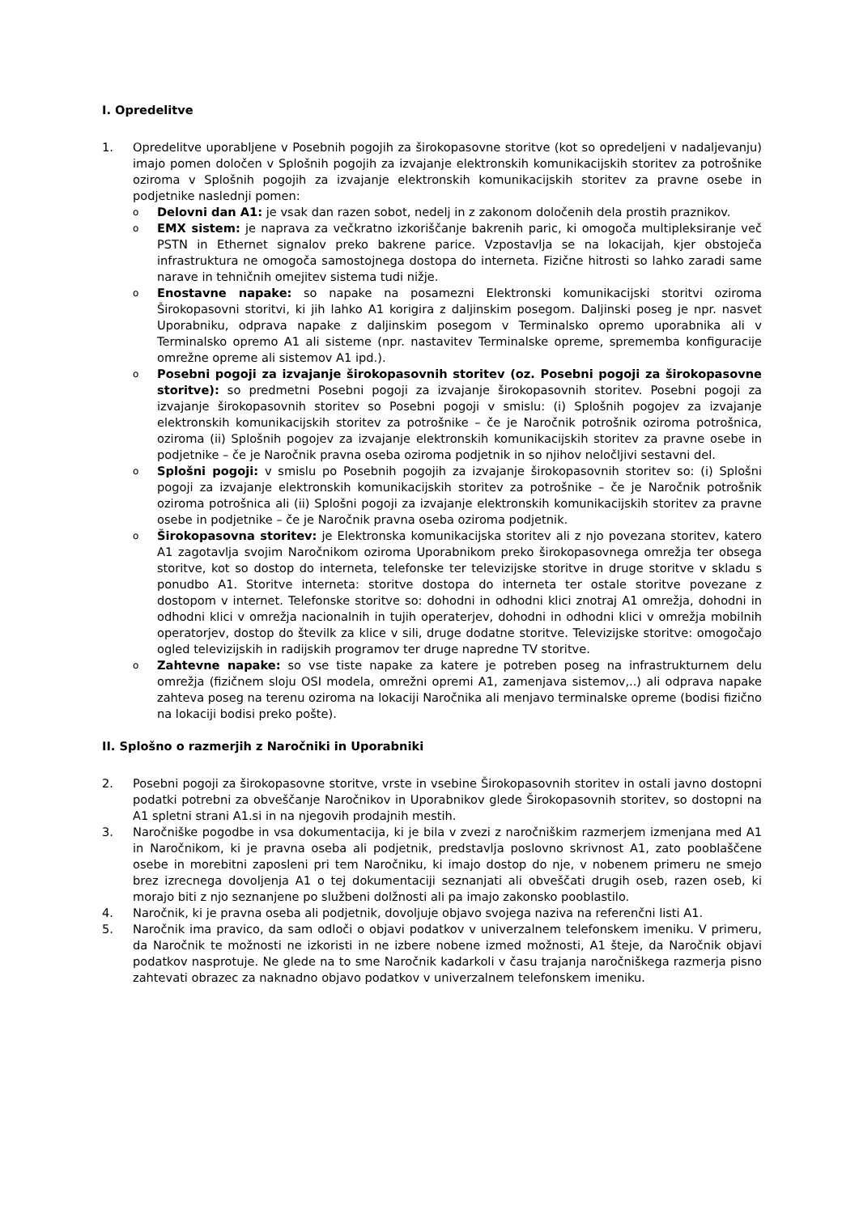I. Opredelitve
1. Opredelitve uporabljene v Posebnih pogojih za širokopasovne storitve (kot so opredeljeni v nadaljevanju) imajo pomen določen v Splošnih pogojih za izvajanje elektronskih komunikacijskih storitev za potrošnike oziroma v Splošnih pogojih za izvajanje elektronskih komunikacijskih storitev za pravne osebe in podjetnike naslednji pomen:
o
Delovni dan A1: je vsak dan razen sobot, nedelj in z zakonom določenih dela prostih praznikov.
o
EMX sistem: je naprava za večkratno izkoriščanje bakrenih paric, ki omogoča multipleksiranje več PSTN in Ethernet signalov preko bakrene parice. Vzpostavlja se na lokacijah, kjer obstoječa infrastruktura ne omogoča samostojnega dostopa do interneta. Fizične hitrosti so lahko zaradi same narave in tehničnih omejitev sistema tudi nižje.
o
Enostavne napake: so napake na posamezni Elektronski komunikacijski storitvi oziroma Širokopasovni storitvi, ki jih lahko A1 korigira z daljinskim posegom. Daljinski poseg je npr. nasvet Uporabniku, odprava napake z daljinskim posegom v Terminalsko opremo uporabnika ali v Terminalsko opremo A1 ali sisteme (npr. nastavitev Terminalske opreme, sprememba konfiguracije omrežne opreme ali sistemov A1 ipd.).
o
Posebni pogoji za izvajanje širokopasovnih storitev (oz. Posebni pogoji za širokopasovne storitve): so predmetni Posebni pogoji za izvajanje širokopasovnih storitev. Posebni pogoji za izvajanje širokopasovnih storitev so Posebni pogoji v smislu: (i) Splošnih pogojev za izvajanje elektronskih komunikacijskih storitev za potrošnike – če je Naročnik potrošnik oziroma potrošnica, oziroma (ii) Splošnih pogojev za izvajanje elektronskih komunikacijskih storitev za pravne osebe in podjetnike – če je Naročnik pravna oseba oziroma podjetnik in so njihov neločljivi sestavni del.
o
Splošni pogoji: v smislu po Posebnih pogojih za izvajanje širokopasovnih storitev so: (i) Splošni pogoji za izvajanje elektronskih komunikacijskih storitev za potrošnike – če je Naročnik potrošnik oziroma potrošnica ali (ii) Splošni pogoji za izvajanje elektronskih komunikacijskih storitev za pravne osebe in podjetnike – če je Naročnik pravna oseba oziroma podjetnik.
o
Širokopasovna storitev: je Elektronska komunikacijska storitev ali z njo povezana storitev, katero A1 zagotavlja svojim Naročnikom oziroma Uporabnikom preko širokopasovnega omrežja ter obsega storitve, kot so dostop do interneta, telefonske ter televizijske storitve in druge storitve v skladu s ponudbo A1. Storitve interneta: storitve dostopa do interneta ter ostale storitve povezane z dostopom v internet. Telefonske storitve so: dohodni in odhodni klici znotraj A1 omrežja, dohodni in odhodni klici v omrežja nacionalnih in tujih operaterjev, dohodni in odhodni klici v omrežja mobilnih operatorjev, dostop do številk za klice v sili, druge dodatne storitve. Televizijske storitve: omogočajo ogled televizijskih in radijskih programov ter druge napredne TV storitve.
o
Zahtevne napake: so vse tiste napake za katere je potreben poseg na infrastrukturnem delu omrežja (fizičnem sloju OSI modela, omrežni opremi A1, zamenjava sistemov,..) ali odprava napake zahteva poseg na terenu oziroma na lokaciji Naročnika ali menjavo terminalske opreme (bodisi fizično na lokaciji bodisi preko pošte).
II. Splošno o razmerjih z Naročniki in Uporabniki
2. Posebni pogoji za širokopasovne storitve, vrste in vsebine Širokopasovnih storitev in ostali javno dostopni podatki potrebni za obveščanje Naročnikov in Uporabnikov glede Širokopasovnih storitev, so dostopni na A1 spletni strani A1.si in na njegovih prodajnih mestih.
3. Naročniške pogodbe in vsa dokumentacija, ki je bila v zvezi z naročniškim razmerjem izmenjana med A1 in Naročnikom, ki je pravna oseba ali podjetnik, predstavlja poslovno skrivnost A1, zato pooblaščene osebe in morebitni zaposleni pri tem Naročniku, ki imajo dostop do nje, v nobenem primeru ne smejo brez izrecnega dovoljenja A1 o tej dokumentaciji seznanjati ali obveščati drugih oseb, razen oseb, ki morajo biti z njo seznanjene po službeni dolžnosti ali pa imajo zakonsko pooblastilo.
4. Naročnik, ki je pravna oseba ali podjetnik, dovoljuje objavo svojega naziva na referenčni listi A1.
5. Naročnik ima pravico, da sam odloči o objavi podatkov v univerzalnem telefonskem imeniku. V primeru, da Naročnik te možnosti ne izkoristi in ne izbere nobene izmed možnosti, A1 šteje, da Naročnik objavi podatkov nasprotuje. Ne glede na to sme Naročnik kadarkoli v času trajanja naročniškega razmerja pisno zahtevati obrazec za naknadno objavo podatkov v univerzalnem telefonskem imeniku.